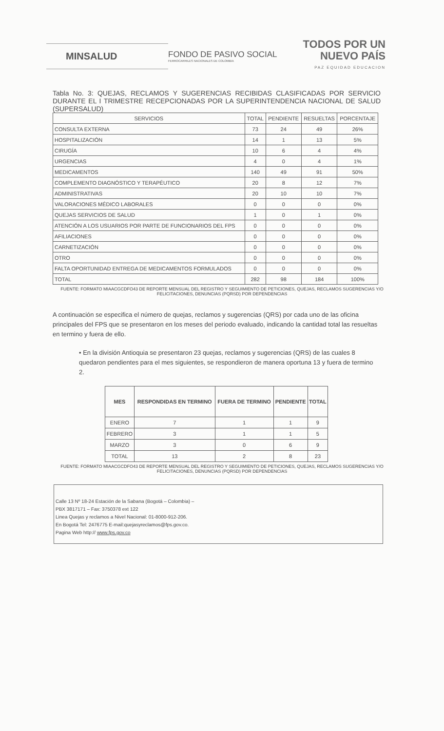MINSALUD
FONDO DE PASIVO SOCIAL
FERROCARRILES NACIONALES DE COLOMBIA
TODOS POR UN
NUEVO PAÍS
PAZ EQUIDAD EDUCACION
Tabla No. 3: QUEJAS, RECLAMOS Y SUGERENCIAS RECIBIDAS CLASIFICADAS POR SERVICIO DURANTE EL I TRIMESTRE RECEPCIONADAS POR LA SUPERINTENDENCIA NACIONAL DE SALUD (SUPERSALUD)
| SERVICIOS | TOTAL | PENDIENTE | RESUELTAS | PORCENTAJE |
| --- | --- | --- | --- | --- |
| CONSULTA EXTERNA | 73 | 24 | 49 | 26% |
| HOSPITALIZACIÓN | 14 | 1 | 13 | 5% |
| CIRUGÍA | 10 | 6 | 4 | 4% |
| URGENCIAS | 4 | 0 | 4 | 1% |
| MEDICAMENTOS | 140 | 49 | 91 | 50% |
| COMPLEMENTO DIAGNÓSTICO Y TERAPÉUTICO | 20 | 8 | 12 | 7% |
| ADMINISTRATIVAS | 20 | 10 | 10 | 7% |
| VALORACIONES MÉDICO LABORALES | 0 | 0 | 0 | 0% |
| QUEJAS SERVICIOS DE SALUD | 1 | 0 | 1 | 0% |
| ATENCIÓN A LOS USUARIOS POR PARTE DE FUNCIONARIOS DEL FPS | 0 | 0 | 0 | 0% |
| AFILIACIONES | 0 | 0 | 0 | 0% |
| CARNETIZACIÓN | 0 | 0 | 0 | 0% |
| OTRO | 0 | 0 | 0 | 0% |
| FALTA OPORTUNIDAD ENTREGA DE MEDICAMENTOS FORMULADOS | 0 | 0 | 0 | 0% |
| TOTAL | 282 | 98 | 184 | 100% |
FUENTE: FORMATO MIAACGCDFO43 DE REPORTE MENSUAL DEL REGISTRO Y SEGUIMIENTO DE PETICIONES, QUEJAS, RECLAMOS SUGERENCIAS Y/O FELICITACIONES, DENUNCIAS (PQRSD) POR DEPENDENCIAS
A continuación se especifica el número de quejas, reclamos y sugerencias (QRS) por cada uno de las oficina principales del FPS que se presentaron en los meses del periodo evaluado, indicando la cantidad total las resueltas en termino y fuera de ello.
• En la división Antioquia se presentaron 23 quejas, reclamos y sugerencias (QRS) de las cuales 8 quedaron pendientes para el mes siguientes, se respondieron de manera oportuna 13 y fuera de termino 2.
| MES | RESPONDIDAS EN TERMINO | FUERA DE TERMINO | PENDIENTE | TOTAL |
| --- | --- | --- | --- | --- |
| ENERO | 7 | 1 | 1 | 9 |
| FEBRERO | 3 | 1 | 1 | 5 |
| MARZO | 3 | 0 | 6 | 9 |
| TOTAL | 13 | 2 | 8 | 23 |
FUENTE: FORMATO MIAACGCDFO43 DE REPORTE MENSUAL DEL REGISTRO Y SEGUIMIENTO DE PETICIONES, QUEJAS, RECLAMOS SUGERENCIAS Y/O FELICITACIONES, DENUNCIAS (PQRSD) POR DEPENDENCIAS
Calle 13 Nº 18-24 Estación de la Sabana (Bogotá – Colombia) –
PBX 3817171 – Fax: 3750378 ext 122
Linea Quejas y reclamos a Nivel Nacional: 01-8000-912-206.
En Bogotá Tel: 2476775 E-mail:quejasyreclamos@fps.gov.co.
Pagina Web http:// www.fps.gov.co